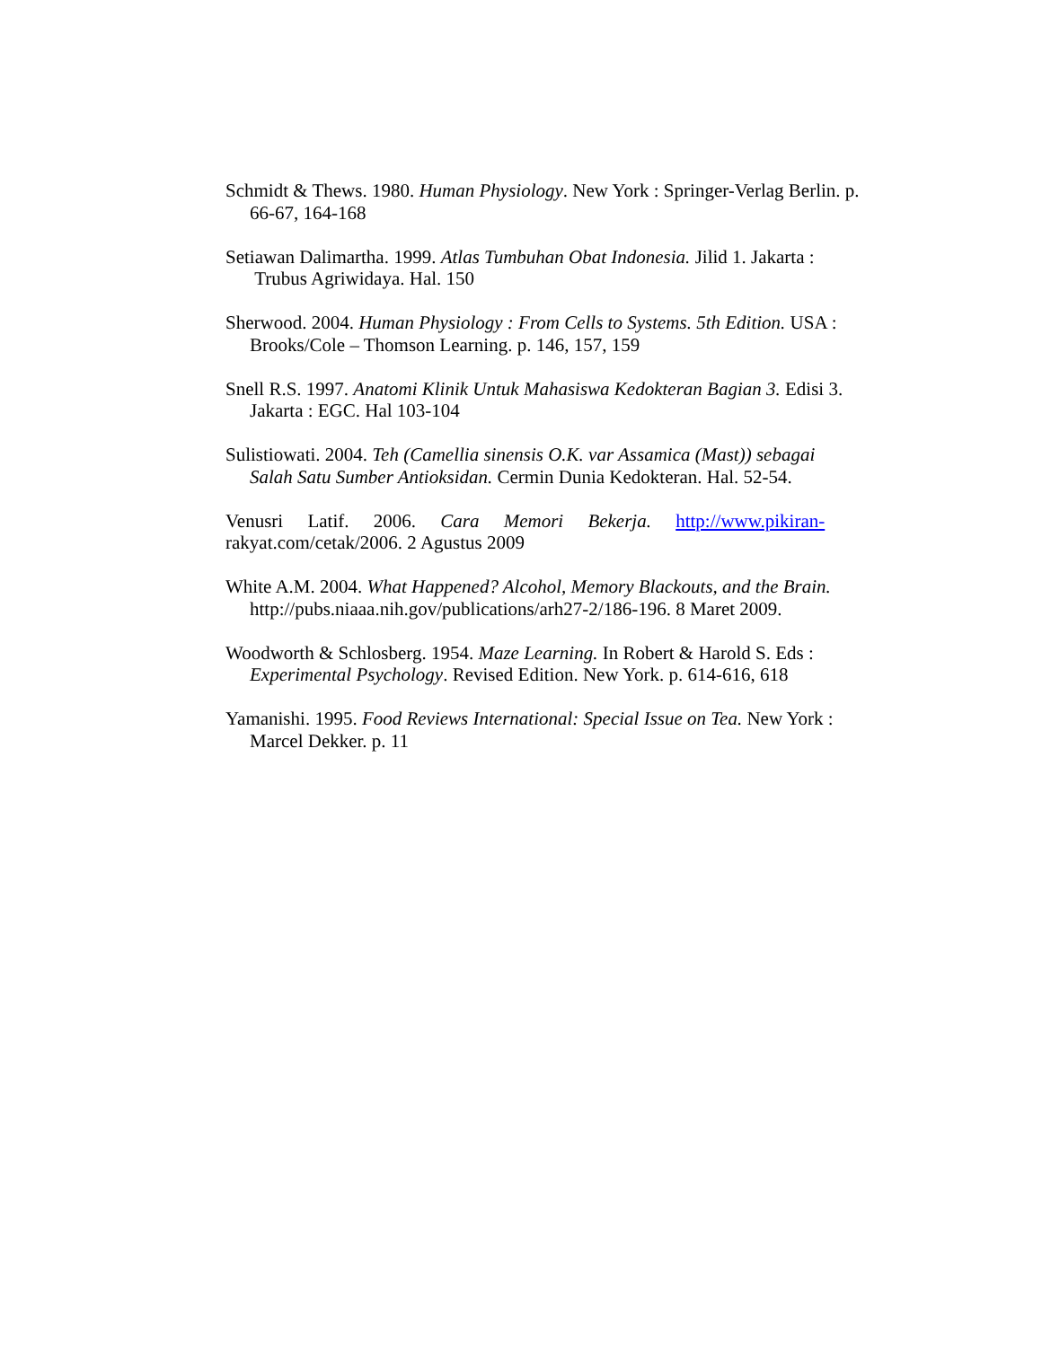Schmidt & Thews. 1980. Human Physiology. New York : Springer-Verlag Berlin. p. 66-67, 164-168
Setiawan Dalimartha. 1999. Atlas Tumbuhan Obat Indonesia. Jilid 1. Jakarta : Trubus Agriwidaya. Hal. 150
Sherwood. 2004. Human Physiology : From Cells to Systems. 5th Edition. USA : Brooks/Cole – Thomson Learning. p. 146, 157, 159
Snell R.S. 1997. Anatomi Klinik Untuk Mahasiswa Kedokteran Bagian 3. Edisi 3. Jakarta : EGC. Hal 103-104
Sulistiowati. 2004. Teh (Camellia sinensis O.K. var Assamica (Mast)) sebagai Salah Satu Sumber Antioksidan. Cermin Dunia Kedokteran. Hal. 52-54.
Venusri Latif. 2006. Cara Memori Bekerja. http://www.pikiran-
rakyat.com/cetak/2006. 2 Agustus 2009
White A.M. 2004. What Happened? Alcohol, Memory Blackouts, and the Brain. http://pubs.niaaa.nih.gov/publications/arh27-2/186-196. 8 Maret 2009.
Woodworth & Schlosberg. 1954. Maze Learning. In Robert & Harold S. Eds : Experimental Psychology. Revised Edition. New York. p. 614-616, 618
Yamanishi. 1995. Food Reviews International: Special Issue on Tea. New York : Marcel Dekker. p. 11